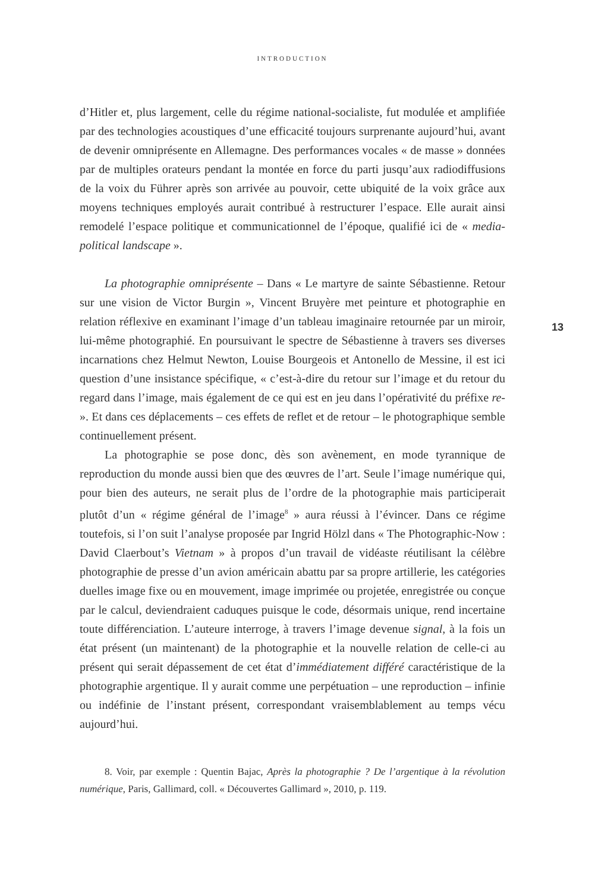INTRODUCTION
d’Hitler et, plus largement, celle du régime national-socialiste, fut modulée et amplifiée par des technologies acoustiques d’une efficacité toujours surprenante aujourd’hui, avant de devenir omniprésente en Allemagne. Des performances vocales « de masse » données par de multiples orateurs pendant la montée en force du parti jusqu’aux radiodiffusions de la voix du Führer après son arrivée au pouvoir, cette ubiquité de la voix grâce aux moyens techniques employés aurait contribué à restructurer l’espace. Elle aurait ainsi remodelé l’espace politique et communicationnel de l’époque, qualifié ici de « media-political landscape ».
La photographie omniprésente – Dans « Le martyre de sainte Sébastienne. Retour sur une vision de Victor Burgin », Vincent Bruyère met peinture et photographie en relation réflexive en examinant l’image d’un tableau imaginaire retournée par un miroir, lui-même photographié. En poursuivant le spectre de Sébastienne à travers ses diverses incarnations chez Helmut Newton, Louise Bourgeois et Antonello de Messine, il est ici question d’une insistance spécifique, « c’est-à-dire du retour sur l’image et du retour du regard dans l’image, mais également de ce qui est en jeu dans l’opérativité du préfixe re- ». Et dans ces déplacements – ces effets de reflet et de retour – le photographique semble continuellement présent.
La photographie se pose donc, dès son avènement, en mode tyrannique de reproduction du monde aussi bien que des œuvres de l’art. Seule l’image numérique qui, pour bien des auteurs, ne serait plus de l’ordre de la photographie mais participerait plutôt d’un « régime général de l’image<sup>8</sup> » aura réussi à l’évincer. Dans ce régime toutefois, si l’on suit l’analyse proposée par Ingrid Hölzl dans « The Photographic-Now : David Claerbout’s Vietnam » à propos d’un travail de vidéaste réutilisant la célèbre photographie de presse d’un avion américain abattu par sa propre artillerie, les catégories duelles image fixe ou en mouvement, image imprimée ou projetée, enregistrée ou conçue par le calcul, deviendraient caduques puisque le code, désormais unique, rend incertaine toute différenciation. L’auteure interroge, à travers l’image devenue signal, à la fois un état présent (un maintenant) de la photographie et la nouvelle relation de celle-ci au présent qui serait dépassement de cet état d’immédiatement différé caractéristique de la photographie argentique. Il y aurait comme une perpétuation – une reproduction – infinie ou indéfinie de l’instant présent, correspondant vraisemblablement au temps vécu aujourd’hui.
8. Voir, par exemple : Quentin Bajac, Après la photographie ? De l’argentique à la révolution numérique, Paris, Gallimard, coll. « Découvertes Gallimard », 2010, p. 119.
13